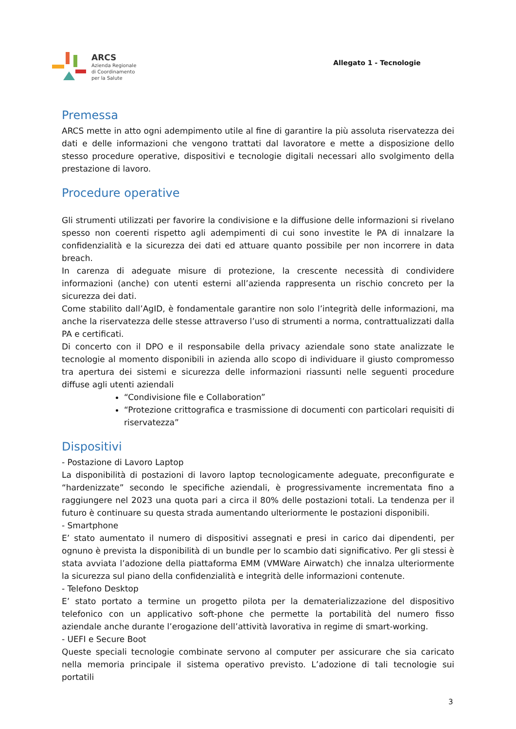ARCS
Azienda Regionale
di Coordinamento
per la Salute
Allegato 1 - Tecnologie
Premessa
ARCS mette in atto ogni adempimento utile al fine di garantire la più assoluta riservatezza dei dati e delle informazioni che vengono trattati dal lavoratore e mette a disposizione dello stesso procedure operative, dispositivi e tecnologie digitali necessari allo svolgimento della prestazione di lavoro.
Procedure operative
Gli strumenti utilizzati per favorire la condivisione e la diffusione delle informazioni si rivelano spesso non coerenti rispetto agli adempimenti di cui sono investite le PA di innalzare la confidenzialità e la sicurezza dei dati ed attuare quanto possibile per non incorrere in data breach.
In carenza di adeguate misure di protezione, la crescente necessità di condividere informazioni (anche) con utenti esterni all’azienda rappresenta un rischio concreto per la sicurezza dei dati.
Come stabilito dall’AgID, è fondamentale garantire non solo l’integrità delle informazioni, ma anche la riservatezza delle stesse attraverso l’uso di strumenti a norma, contrattualizzati dalla PA e certificati.
Di concerto con il DPO e il responsabile della privacy aziendale sono state analizzate le tecnologie al momento disponibili in azienda allo scopo di individuare il giusto compromesso tra apertura dei sistemi e sicurezza delle informazioni riassunti nelle seguenti procedure diffuse agli utenti aziendali
“Condivisione file e Collaboration”
“Protezione crittografica e trasmissione di documenti con particolari requisiti di riservatezza”
Dispositivi
- Postazione di Lavoro Laptop
La disponibilità di postazioni di lavoro laptop tecnologicamente adeguate, preconfigurate e “hardenizzate” secondo le specifiche aziendali, è progressivamente incrementata fino a raggiungere nel 2023 una quota pari a circa il 80% delle postazioni totali. La tendenza per il futuro è continuare su questa strada aumentando ulteriormente le postazioni disponibili.
- Smartphone
E’ stato aumentato il numero di dispositivi assegnati e presi in carico dai dipendenti, per ognuno è prevista la disponibilità di un bundle per lo scambio dati significativo. Per gli stessi è stata avviata l’adozione della piattaforma EMM (VMWare Airwatch) che innalza ulteriormente la sicurezza sul piano della confidenzialità e integrità delle informazioni contenute.
- Telefono Desktop
E’ stato portato a termine un progetto pilota per la dematerializzazione del dispositivo telefonico con un applicativo soft-phone che permette la portabilità del numero fisso aziendale anche durante l’erogazione dell’attività lavorativa in regime di smart-working.
- UEFI e Secure Boot
Queste speciali tecnologie combinate servono al computer per assicurare che sia caricato nella memoria principale il sistema operativo previsto. L’adozione di tali tecnologie sui portatili
3